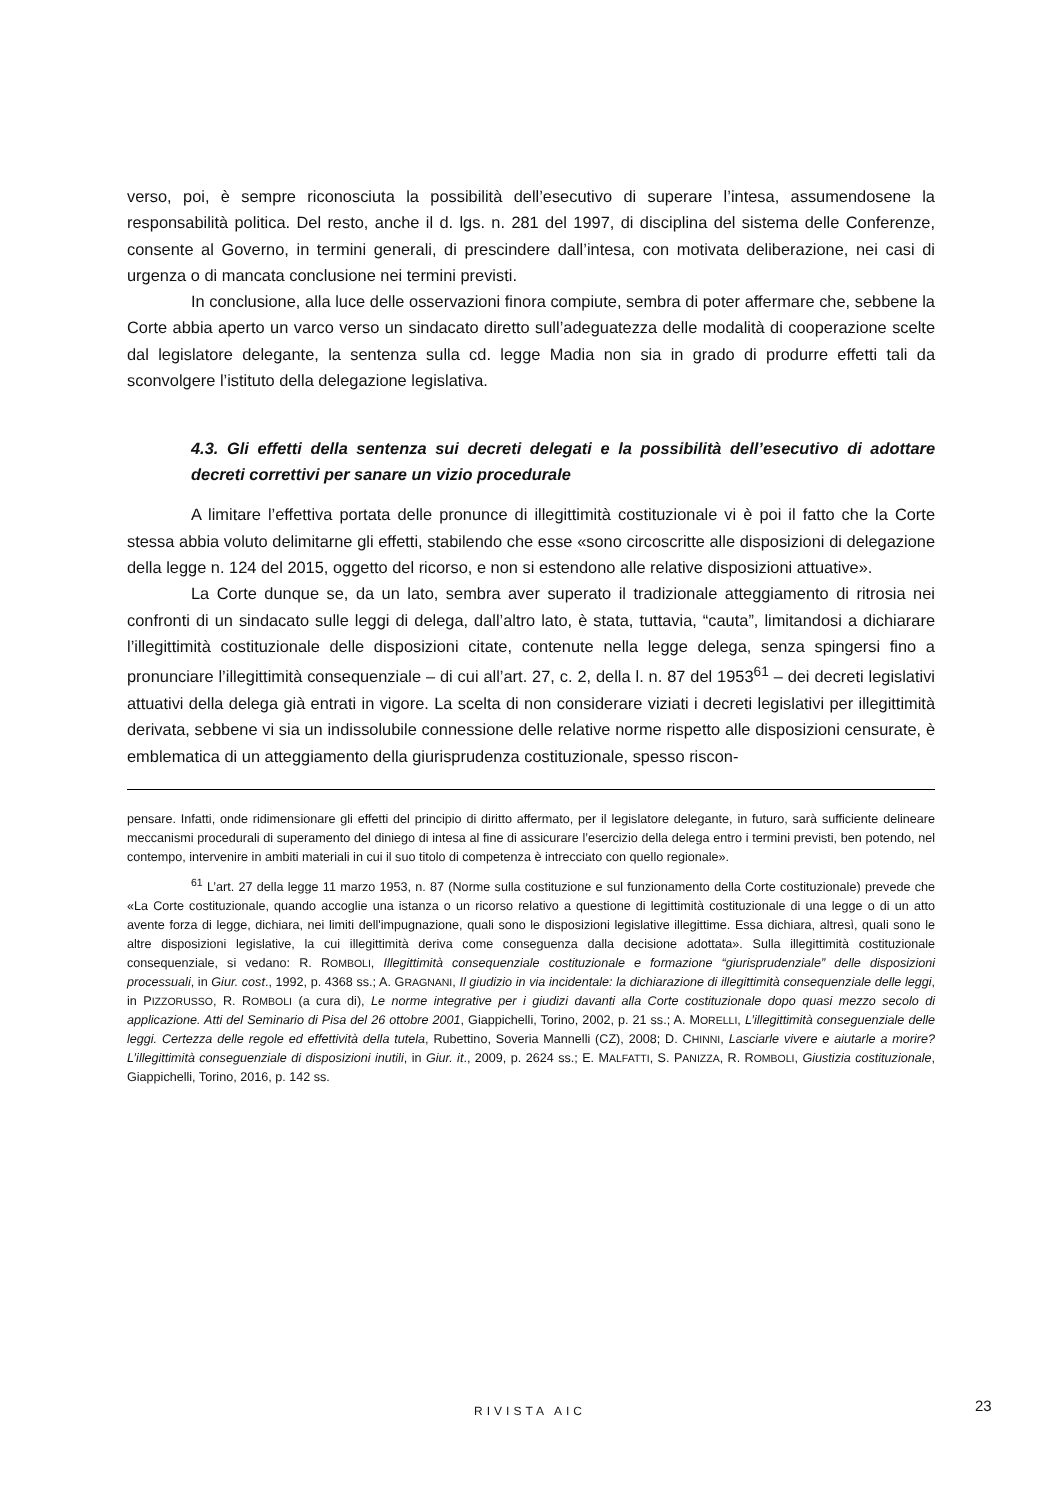verso, poi, è sempre riconosciuta la possibilità dell’esecutivo di superare l’intesa, assumendosene la responsabilità politica. Del resto, anche il d. lgs. n. 281 del 1997, di disciplina del sistema delle Conferenze, consente al Governo, in termini generali, di prescindere dall’intesa, con motivata deliberazione, nei casi di urgenza o di mancata conclusione nei termini previsti.
In conclusione, alla luce delle osservazioni finora compiute, sembra di poter affermare che, sebbene la Corte abbia aperto un varco verso un sindacato diretto sull’adeguatezza delle modalità di cooperazione scelte dal legislatore delegante, la sentenza sulla cd. legge Madia non sia in grado di produrre effetti tali da sconvolgere l’istituto della delegazione legislativa.
4.3. Gli effetti della sentenza sui decreti delegati e la possibilità dell’esecutivo di adottare decreti correttivi per sanare un vizio procedurale
A limitare l’effettiva portata delle pronunce di illegittimità costituzionale vi è poi il fatto che la Corte stessa abbia voluto delimitarne gli effetti, stabilendo che esse «sono circoscritte alle disposizioni di delegazione della legge n. 124 del 2015, oggetto del ricorso, e non si estendono alle relative disposizioni attuative».
La Corte dunque se, da un lato, sembra aver superato il tradizionale atteggiamento di ritrosia nei confronti di un sindacato sulle leggi di delega, dall’altro lato, è stata, tuttavia, “cauta”, limitandosi a dichiarare l’illegittimità costituzionale delle disposizioni citate, contenute nella legge delega, senza spingersi fino a pronunciare l’illegittimità consequenziale – di cui all’art. 27, c. 2, della l. n. 87 del 1953<sup>61</sup> – dei decreti legislativi attuativi della delega già entrati in vigore. La scelta di non considerare viziati i decreti legislativi per illegittimità derivata, sebbene vi sia un indissolubile connessione delle relative norme rispetto alle disposizioni censurate, è emblematica di un atteggiamento della giurisprudenza costituzionale, spesso riscon-
pensare. Infatti, onde ridimensionare gli effetti del principio di diritto affermato, per il legislatore delegante, in futuro, sarà sufficiente delineare meccanismi procedurali di superamento del diniego di intesa al fine di assicurare l’esercizio della delega entro i termini previsti, ben potendo, nel contempo, intervenire in ambiti materiali in cui il suo titolo di competenza è intrecciato con quello regionale».
<sup>61</sup> L’art. 27 della legge 11 marzo 1953, n. 87 (Norme sulla costituzione e sul funzionamento della Corte costituzionale) prevede che «La Corte costituzionale, quando accoglie una istanza o un ricorso relativo a questione di legittimità costituzionale di una legge o di un atto avente forza di legge, dichiara, nei limiti dell'impugnazione, quali sono le disposizioni legislative illegittime. Essa dichiara, altresì, quali sono le altre disposizioni legislative, la cui illegittimità deriva come conseguenza dalla decisione adottata». Sulla illegittimità costituzionale consequenziale, si vedano: R. ROMBOLI, Illegittimità consequenziale costituzionale e formazione “giurisprudenziale” delle disposizioni processuali, in Giur. cost., 1992, p. 4368 ss.; A. GRAGNANI, Il giudizio in via incidentale: la dichiarazione di illegittimità consequenziale delle leggi, in PIZZORUSSO, R. ROMBOLI (a cura di), Le norme integrative per i giudizi davanti alla Corte costituzionale dopo quasi mezzo secolo di applicazione. Atti del Seminario di Pisa del 26 ottobre 2001, Giappichelli, Torino, 2002, p. 21 ss.; A. MORELLI, L’illegittimità conseguenziale delle leggi. Certezza delle regole ed effettività della tutela, Rubettino, Soveria Mannelli (CZ), 2008; D. CHINNI, Lasciarle vivere e aiutarle a morire? L’illegittimità conseguenziale di disposizioni inutili, in Giur. it., 2009, p. 2624 ss.; E. MALFATTI, S. PANIZZA, R. ROMBOLI, Giustizia costituzionale, Giappichelli, Torino, 2016, p. 142 ss.
RIVISTA AIC 23